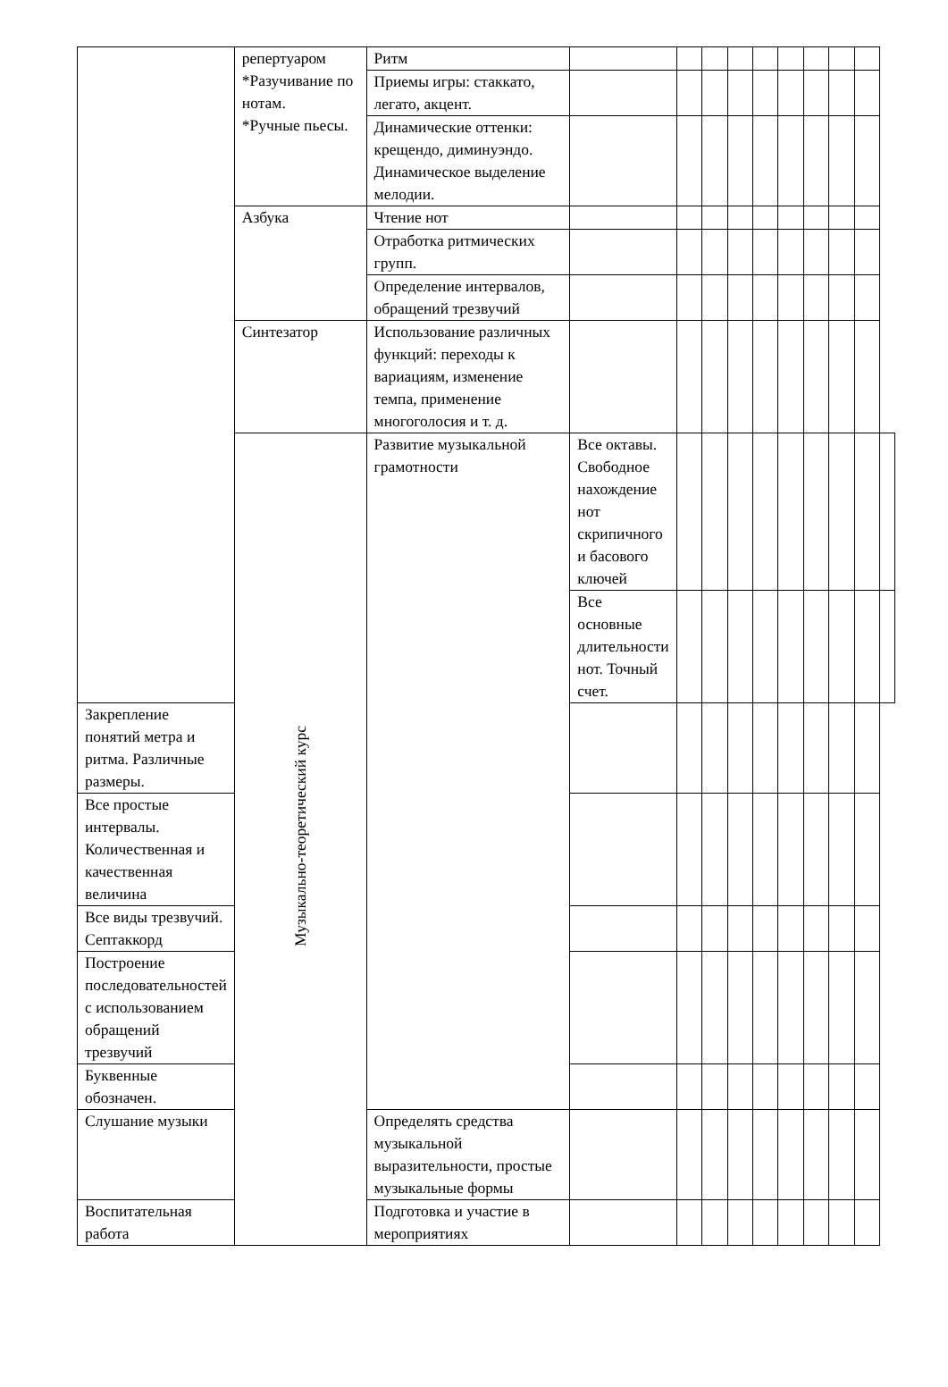| | репертуаром *Разучивание по нотам. *Ручные пьесы. | Ритм | | | | | | | | | | |
| | | Приемы игры: стаккато, легато, акцент. | | | | | | | | | | |
| | | Динамические оттенки: крещендо, диминуэндо. Динамическое выделение мелодии. | | | | | | | | | | |
| | Азбука | Чтение нот | | | | | | | | | | |
| | | Отработка ритмических групп. | | | | | | | | | | |
| | | Определение интервалов, обращений трезвучий | | | | | | | | | | |
| | Синтезатор | Использование различных функций: переходы к вариациям, изменение темпа, применение многоголосия и т. д. | | | | | | | | | | |
| | Музыкально-теоретический курс | Развитие музыкальной грамотности | Все октавы. Свободное нахождение нот скрипичного и басового ключей | | | | | | | | | |
| | | | Все основные длительности нот. Точный счет. | | | | | | | | | |
| Закрепление понятий метра и ритма. Различные размеры. | | | | | | | | | | | | |
| Все простые интервалы. Количественная и качественная величина | | | | | | | | | | | | |
| Все виды трезвучий. Септаккорд | | | | | | | | | | | | |
| Построение последовательностей с использованием обращений трезвучий | | | | | | | | | | | | |
| Буквенные обозначен. | | | | | | | | | | | | |
| Слушание музыки | | Определять средства музыкальной выразительности, простые музыкальные формы | | | | | | | | | | |
| Воспитательная работа | | Подготовка и участие в мероприятиях | | | | | | | | | | |